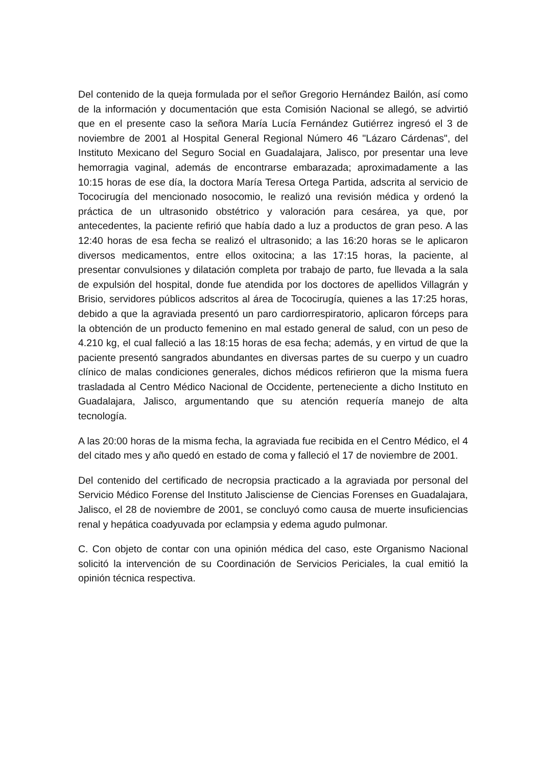Del contenido de la queja formulada por el señor Gregorio Hernández Bailón, así como de la información y documentación que esta Comisión Nacional se allegó, se advirtió que en el presente caso la señora María Lucía Fernández Gutiérrez ingresó el 3 de noviembre de 2001 al Hospital General Regional Número 46 "Lázaro Cárdenas", del Instituto Mexicano del Seguro Social en Guadalajara, Jalisco, por presentar una leve hemorragia vaginal, además de encontrarse embarazada; aproximadamente a las 10:15 horas de ese día, la doctora María Teresa Ortega Partida, adscrita al servicio de Tococirugía del mencionado nosocomio, le realizó una revisión médica y ordenó la práctica de un ultrasonido obstétrico y valoración para cesárea, ya que, por antecedentes, la paciente refirió que había dado a luz a productos de gran peso. A las 12:40 horas de esa fecha se realizó el ultrasonido; a las 16:20 horas se le aplicaron diversos medicamentos, entre ellos oxitocina; a las 17:15 horas, la paciente, al presentar convulsiones y dilatación completa por trabajo de parto, fue llevada a la sala de expulsión del hospital, donde fue atendida por los doctores de apellidos Villagrán y Brisio, servidores públicos adscritos al área de Tococirugía, quienes a las 17:25 horas, debido a que la agraviada presentó un paro cardiorrespiratorio, aplicaron fórceps para la obtención de un producto femenino en mal estado general de salud, con un peso de 4.210 kg, el cual falleció a las 18:15 horas de esa fecha; además, y en virtud de que la paciente presentó sangrados abundantes en diversas partes de su cuerpo y un cuadro clínico de malas condiciones generales, dichos médicos refirieron que la misma fuera trasladada al Centro Médico Nacional de Occidente, perteneciente a dicho Instituto en Guadalajara, Jalisco, argumentando que su atención requería manejo de alta tecnología.
A las 20:00 horas de la misma fecha, la agraviada fue recibida en el Centro Médico, el 4 del citado mes y año quedó en estado de coma y falleció el 17 de noviembre de 2001.
Del contenido del certificado de necropsia practicado a la agraviada por personal del Servicio Médico Forense del Instituto Jalisciense de Ciencias Forenses en Guadalajara, Jalisco, el 28 de noviembre de 2001, se concluyó como causa de muerte insuficiencias renal y hepática coadyuvada por eclampsia y edema agudo pulmonar.
C. Con objeto de contar con una opinión médica del caso, este Organismo Nacional solicitó la intervención de su Coordinación de Servicios Periciales, la cual emitió la opinión técnica respectiva.